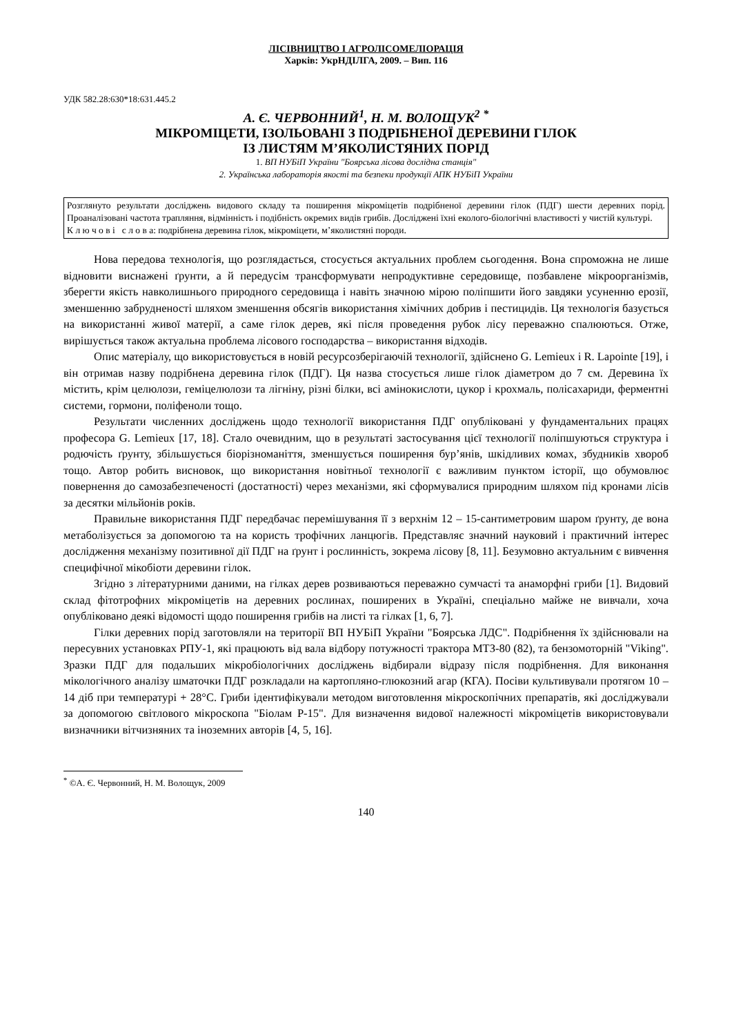ЛІСІВНИЦТВО І АГРОЛІСОМЕЛІОРАЦІЯ
Харків: УкрНДІЛГА, 2009. – Вип. 116
УДК 582.28:630*18:631.445.2
А. Є. ЧЕРВОННИЙ<sup>1</sup>, Н. М. ВОЛОЩУК<sup>2</sup> <sup>*</sup>
МІКРОМІЦЕТИ, ІЗОЛЬОВАНІ З ПОДРІБНЕНОЇ ДЕРЕВИНИ ГІЛОК
ІЗ ЛИСТЯМ М’ЯКОЛИСТЯНИХ ПОРІД
1. ВП НУБіП України "Боярська лісова дослідна станція"
2. Українська лабораторія якості та безпеки продукції АПК НУБіП України
Розглянуто результати досліджень видового складу та поширення мікроміцетів подрібненої деревини гілок (ПДГ) шести деревних порід. Проаналізовані частота трапляння, відмінність і подібність окремих видів грибів. Досліджені їхні еколого-біологічні властивості у чистій культурі.
К л ю ч о в і с л о в а: подрібнена деревина гілок, мікроміцети, м’яколистяні породи.
Нова передова технологія, що розглядається, стосується актуальних проблем сьогодення. Вона спроможна не лише відновити виснажені ґрунти, а й передусім трансформувати непродуктивне середовище, позбавлене мікроорганізмів, зберегти якість навколишнього природного середовища і навіть значною мірою поліпшити його завдяки усуненню ерозії, зменшенню забрудненості шляхом зменшення обсягів використання хімічних добрив і пестицидів. Ця технологія базується на використанні живої матерії, а саме гілок дерев, які після проведення рубок лісу переважно спалюються. Отже, вирішується також актуальна проблема лісового господарства – використання відходів.
Опис матеріалу, що використовується в новій ресурсозберігаючій технології, здійснено G. Lemieux і R. Lapointe [19], і він отримав назву подрібнена деревина гілок (ПДГ). Ця назва стосується лише гілок діаметром до 7 см. Деревина їх містить, крім целюлози, геміцелюлози та лігніну, різні білки, всі амінокислоти, цукор і крохмаль, полісахариди, ферментні системи, гормони, поліфеноли тощо.
Результати численних досліджень щодо технології використання ПДГ опубліковані у фундаментальних працях професора G. Lemieux [17, 18]. Стало очевидним, що в результаті застосування цієї технології поліпшуються структура і родючість ґрунту, збільшується біорізноманіття, зменшується поширення бур’янів, шкідливих комах, збудників хвороб тощо. Автор робить висновок, що використання новітньої технології є важливим пунктом історії, що обумовлює повернення до самозабезпеченості (достатності) через механізми, які сформувалися природним шляхом під кронами лісів за десятки мільйонів років.
Правильне використання ПДГ передбачає перемішування її з верхнім 12 – 15-сантиметровим шаром ґрунту, де вона метаболізується за допомогою та на користь трофічних ланцюгів. Представляє значний науковий і практичний інтерес дослідження механізму позитивної дії ПДГ на ґрунт і рослинність, зокрема лісову [8, 11]. Безумовно актуальним є вивчення специфічної мікобіоти деревини гілок.
Згідно з літературними даними, на гілках дерев розвиваються переважно сумчасті та анаморфні гриби [1]. Видовий склад фітотрофних мікроміцетів на деревних рослинах, поширених в Україні, спеціально майже не вивчали, хоча опубліковано деякі відомості щодо поширення грибів на листі та гілках [1, 6, 7].
Гілки деревних порід заготовляли на території ВП НУБіП України "Боярська ЛДС". Подрібнення їх здійснювали на пересувних установках РПУ-1, які працюють від вала відбору потужності трактора МТЗ-80 (82), та бензомоторній "Viking". Зразки ПДГ для подальших мікробіологічних досліджень відбирали відразу після подрібнення. Для виконання мікологічного аналізу шматочки ПДГ розкладали на картопляно-глюкозний агар (КГА). Посіви культивували протягом 10 – 14 діб при температурі + 28°С. Гриби ідентифікували методом виготовлення мікроскопічних препаратів, які досліджували за допомогою світлового мікроскопа "Біолам Р-15". Для визначення видової належності мікроміцетів використовували визначники вітчизняних та іноземних авторів [4, 5, 16].
<sup>*</sup> ©А. Є. Червонний, Н. М. Волощук, 2009
140